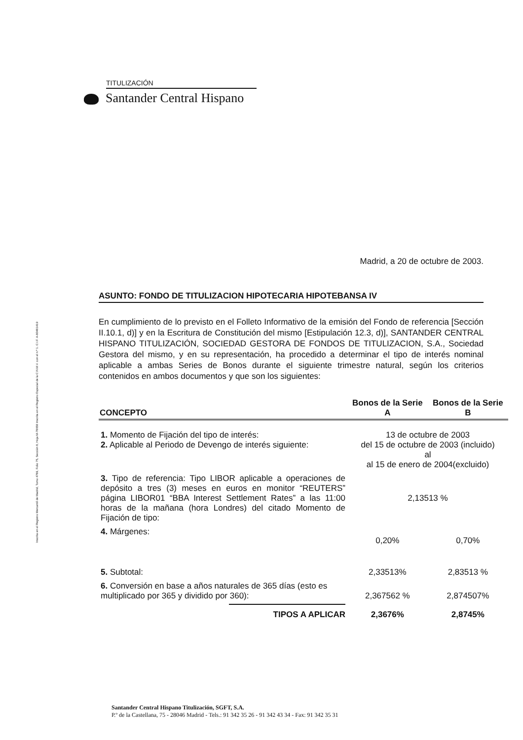TITULIZACIÓN
Santander Central Hispano
Inscrita en el Registro Mercantil de Madrid, Tomo 4789, Folio 75, Sección 8, Hoja M-78658 Inscrita en el Registro Especial de la C.N.M.V. con el n.º 1. C.I.F. A-80481419
Madrid, a 20 de octubre de 2003.
ASUNTO: FONDO DE TITULIZACION HIPOTECARIA HIPOTEBANSA IV
En cumplimiento de lo previsto en el Folleto Informativo de la emisión del Fondo de referencia [Sección II.10.1, d)] y en la Escritura de Constitución del mismo [Estipulación 12.3, d)], SANTANDER CENTRAL HISPANO TITULIZACIÓN, SOCIEDAD GESTORA DE FONDOS DE TITULIZACION, S.A., Sociedad Gestora del mismo, y en su representación, ha procedido a determinar el tipo de interés nominal aplicable a ambas Series de Bonos durante el siguiente trimestre natural, según los criterios contenidos en ambos documentos y que son los siguientes:
| CONCEPTO | Bonos de la Serie A | Bonos de la Serie B |
| --- | --- | --- |
| 1. Momento de Fijación del tipo de interés: 2. Aplicable al Periodo de Devengo de interés siguiente: | 13 de octubre de 2003 del 15 de octubre de 2003 (incluido) al al 15 de enero de 2004(excluido) | |
| 3. Tipo de referencia: Tipo LIBOR aplicable a operaciones de depósito a tres (3) meses en euros en monitor “REUTERS” página LIBOR01 “BBA Interest Settlement Rates” a las 11:00 horas de la mañana (hora Londres) del citado Momento de Fijación de tipo: | 2,13513 % | |
| 4. Márgenes: | 0,20% | 0,70% |
| 5. Subtotal: | 2,33513% | 2,83513 % |
| 6. Conversión en base a años naturales de 365 días (esto es multiplicado por 365 y dividido por 360): | 2,367562 % | 2,874507% |
| TIPOS A APLICAR | 2,3676% | 2,8745% |
Santander Central Hispano Titulización, SGFT, S.A.
P.º de la Castellana, 75 - 28046 Madrid - Tels.: 91 342 35 26 - 91 342 43 34 - Fax: 91 342 35 31